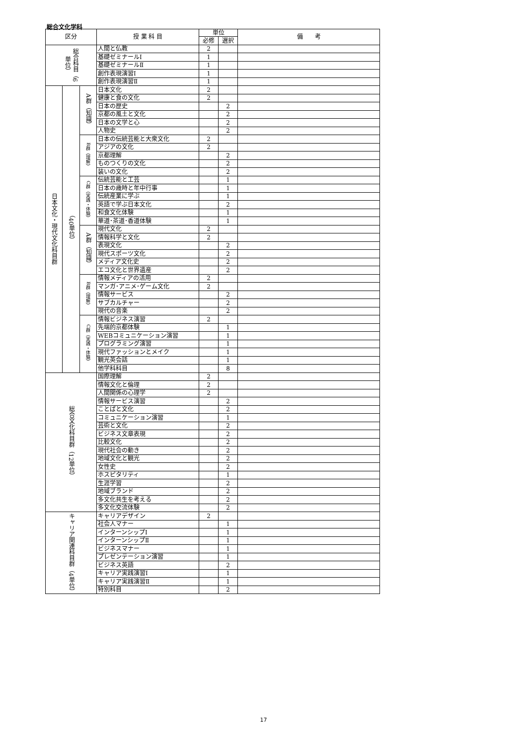総合文化学科
| 区分 | | | 授 業 科 目 | 単位 | | 備 考 |
| --- | --- | --- | --- | --- | --- | --- |
| | | | | 必修 | 選択 | |
| 総合科目（6単位） | | | 人間と仏教 | 2 | | |
| | | | 基礎ゼミナールⅠ | 1 | | |
| | | | 基礎ゼミナールⅡ | 1 | | |
| | | | 創作表現演習Ⅰ | 1 | | |
| | | | 創作表現演習Ⅱ | 1 | | |
| 日本文化・現代文化科目群 | （40単位） | A群（知識） | 日本文化 | 2 | | |
| | | | 健康と食の文化 | 2 | | |
| | | | 日本の歴史 | | 2 | |
| | | | 京都の風土と文化 | | 2 | |
| | | | 日本の文学と心 | | 2 | |
| | | | 人物史 | | 2 | |
| | | B群（理解） | 日本の伝統芸能と大衆文化 | 2 | | |
| | | | アジアの文化 | 2 | | |
| | | | 京都理解 | | 2 | |
| | | | ものつくりの文化 | | 2 | |
| | | | 装いの文化 | | 2 | |
| | | C群（実践・体験） | 伝統芸能と工芸 | | 1 | |
| | | | 日本の歳時と年中行事 | | 1 | |
| | | | 伝統産業に学ぶ | | 1 | |
| | | | 英語で学ぶ日本文化 | | 2 | |
| | | | 和食文化体験 | | 1 | |
| | | | 華道･茶道･香道体験 | | 1 | |
| | | A群（知識） | 現代文化 | 2 | | |
| | | | 情報科学と文化 | 2 | | |
| | | | 表現文化 | | 2 | |
| | | | 現代スポーツ文化 | | 2 | |
| | | | メディア文化史 | | 2 | |
| | | | エコ文化と世界遺産 | | 2 | |
| | | B群（理解） | 情報メディアの活用 | 2 | | |
| | | | マンガ･アニメ･ゲーム文化 | 2 | | |
| | | | 情報サービス | | 2 | |
| | | | サブカルチャー | | 2 | |
| | | | 現代の音楽 | | 2 | |
| | | C群（実践・体験） | 情報ビジネス演習 | 2 | | |
| | | | 先端的京都体験 | | 1 | |
| | | | WEBコミュニケーション演習 | | 1 | |
| | | | プログラミング演習 | | 1 | |
| | | | 現代ファッションとメイク | | 1 | |
| | | | 観光英会話 | | 1 | |
| | | | 他学科科目 | | 8 | |
| 総合文化科目群（12単位） | | | 国際理解 | 2 | | |
| | | | 情報文化と倫理 | 2 | | |
| | | | 人間関係の心理学 | 2 | | |
| | | | 情報サービス演習 | | 2 | |
| | | | ことばと文化 | | 2 | |
| | | | コミュニケーション演習 | | 1 | |
| | | | 芸術と文化 | | 2 | |
| | | | ビジネス文章表現 | | 2 | |
| | | | 比較文化 | | 2 | |
| | | | 現代社会の動き | | 2 | |
| | | | 地域文化と観光 | | 2 | |
| | | | 女性史 | | 2 | |
| | | | ホスピタリティ | | 1 | |
| | | | 生涯学習 | | 2 | |
| | | | 地域ブランド | | 2 | |
| | | | 多文化共生を考える | | 2 | |
| | | | 多文化交流体験 | | 2 | |
| キャリア関連科目群（4単位） | | | キャリアデザイン | 2 | | |
| | | | 社会人マナー | | 1 | |
| | | | インターンシップⅠ | | 1 | |
| | | | インターンシップⅡ | | 1 | |
| | | | ビジネスマナー | | 1 | |
| | | | プレゼンテーション演習 | | 1 | |
| | | | ビジネス英語 | | 2 | |
| | | | キャリア実践演習Ⅰ | | 1 | |
| | | | キャリア実践演習Ⅱ | | 1 | |
| | | | 特別科目 | | 2 | |
17